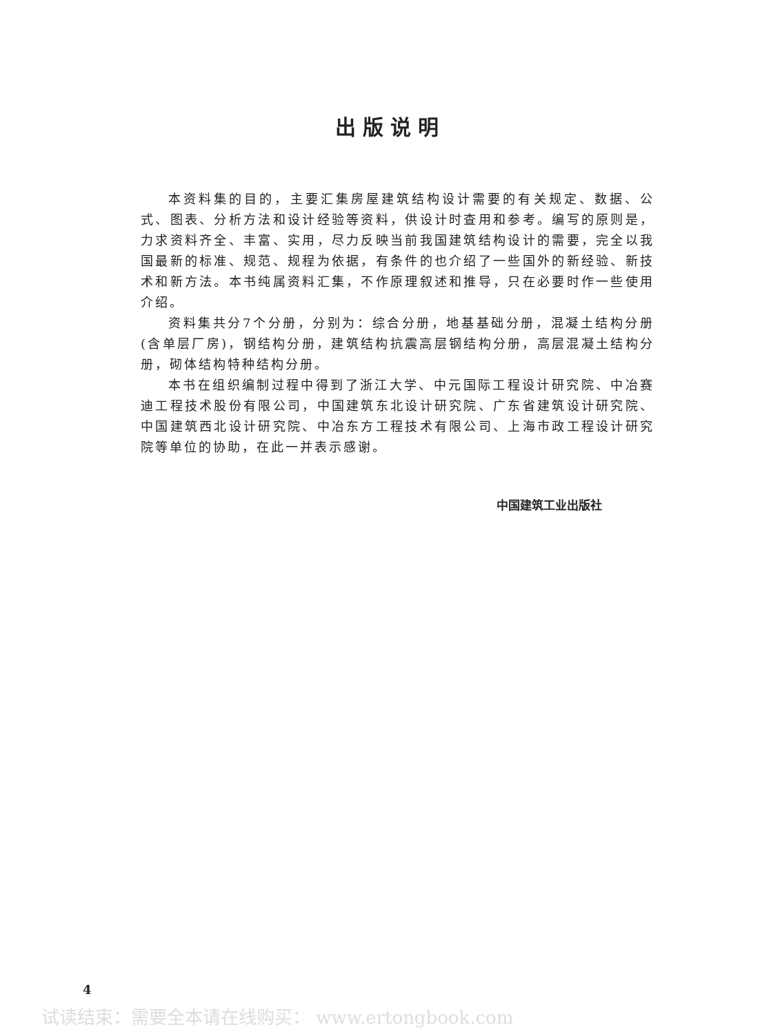出版说明
本资料集的目的，主要汇集房屋建筑结构设计需要的有关规定、数据、公式、图表、分析方法和设计经验等资料，供设计时查用和参考。编写的原则是，力求资料齐全、丰富、实用，尽力反映当前我国建筑结构设计的需要，完全以我国最新的标准、规范、规程为依据，有条件的也介绍了一些国外的新经验、新技术和新方法。本书纯属资料汇集，不作原理叙述和推导，只在必要时作一些使用介绍。
资料集共分7个分册，分别为：综合分册，地基基础分册，混凝土结构分册(含单层厂房)，钢结构分册，建筑结构抗震高层钢结构分册，高层混凝土结构分册，砌体结构特种结构分册。
本书在组织编制过程中得到了浙江大学、中元国际工程设计研究院、中冶赛迪工程技术股份有限公司，中国建筑东北设计研究院、广东省建筑设计研究院、中国建筑西北设计研究院、中冶东方工程技术有限公司、上海市政工程设计研究院等单位的协助，在此一并表示感谢。
中国建筑工业出版社
4
试读结束：需要全本请在线购买： www.ertongbook.com